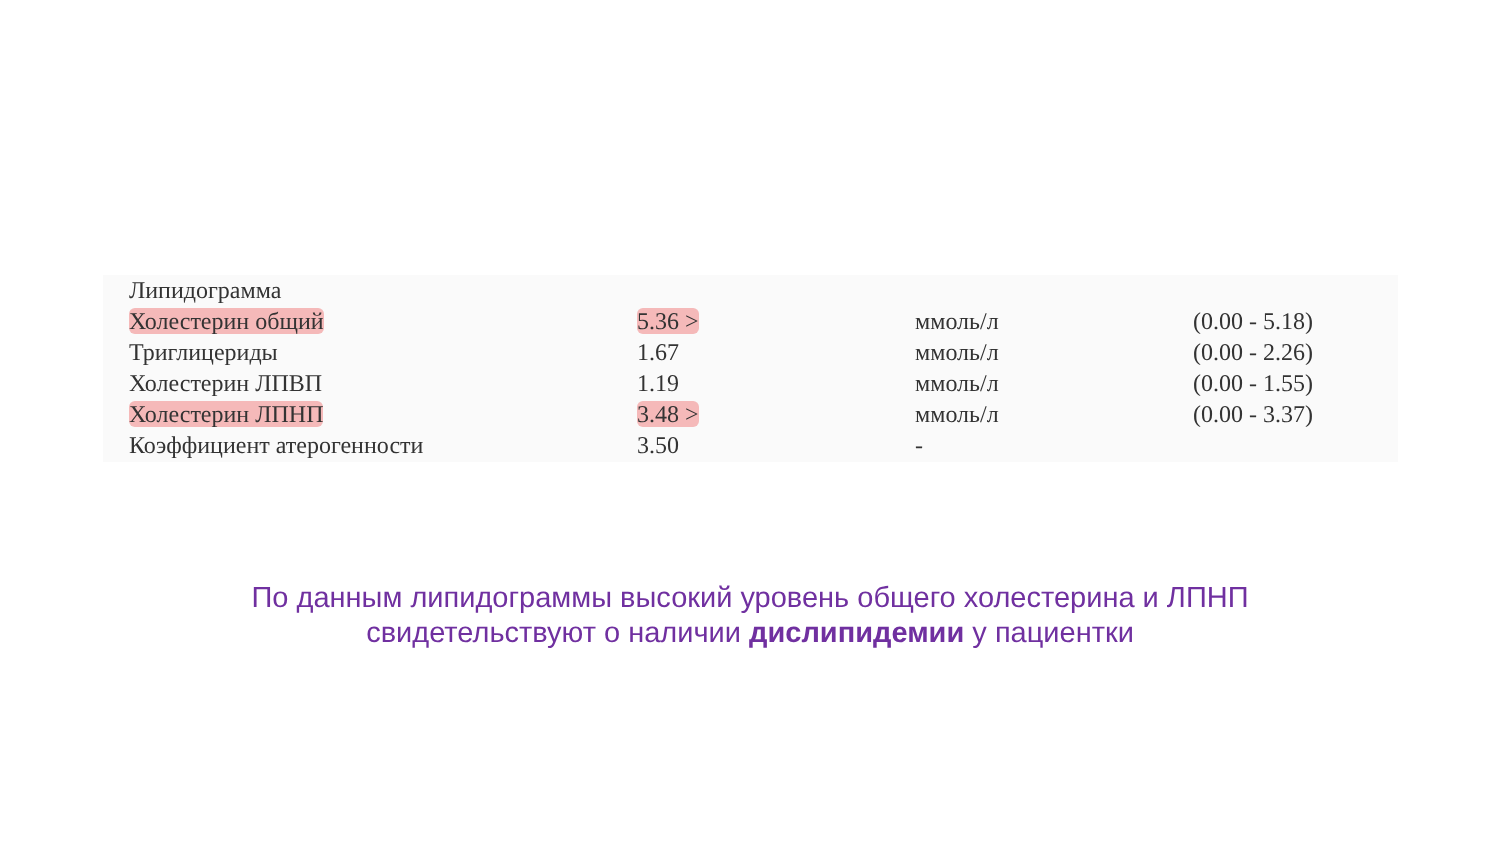| Липидограмма | | | |
| Холестерин общий | 5.36 > | ммоль/л | (0.00 - 5.18) |
| Триглицериды | 1.67 | ммоль/л | (0.00 - 2.26) |
| Холестерин ЛПВП | 1.19 | ммоль/л | (0.00 - 1.55) |
| Холестерин ЛПНП | 3.48 > | ммоль/л | (0.00 - 3.37) |
| Коэффициент атерогенности | 3.50 | - | |
По данным липидограммы высокий уровень общего холестерина и ЛПНП
свидетельствуют о наличии дислипидемии у пациентки